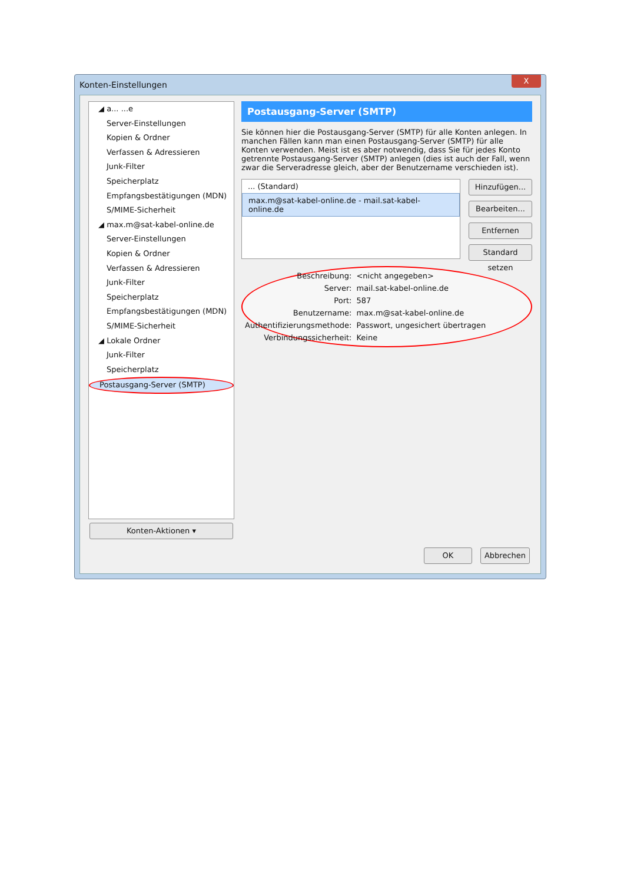Konten-Einstellungen
X
◢ a... ...e
Server-Einstellungen
Kopien & Ordner
Verfassen & Adressieren
Junk-Filter
Speicherplatz
Empfangsbestätigungen (MDN)
S/MIME-Sicherheit
◢ max.m@sat-kabel-online.de
Server-Einstellungen
Kopien & Ordner
Verfassen & Adressieren
Junk-Filter
Speicherplatz
Empfangsbestätigungen (MDN)
S/MIME-Sicherheit
◢ Lokale Ordner
Junk-Filter
Speicherplatz
Postausgang-Server (SMTP)
Konten-Aktionen ▾
Postausgang-Server (SMTP)
Sie können hier die Postausgang-Server (SMTP) für alle Konten anlegen. In manchen Fällen kann man einen Postausgang-Server (SMTP) für alle Konten verwenden. Meist ist es aber notwendig, dass Sie für jedes Konto getrennte Postausgang-Server (SMTP) anlegen (dies ist auch der Fall, wenn zwar die Serveradresse gleich, aber der Benutzername verschieden ist).
... (Standard)
max.m@sat-kabel-online.de - mail.sat-kabel-online.de
Hinzufügen...
Bearbeiten...
Entfernen
Standard setzen
| Beschreibung: | <nicht angegeben> |
| Server: | mail.sat-kabel-online.de |
| Port: | 587 |
| Benutzername: | max.m@sat-kabel-online.de |
| Authentifizierungsmethode: | Passwort, ungesichert übertragen |
| Verbindungssicherheit: | Keine |
OK Abbrechen